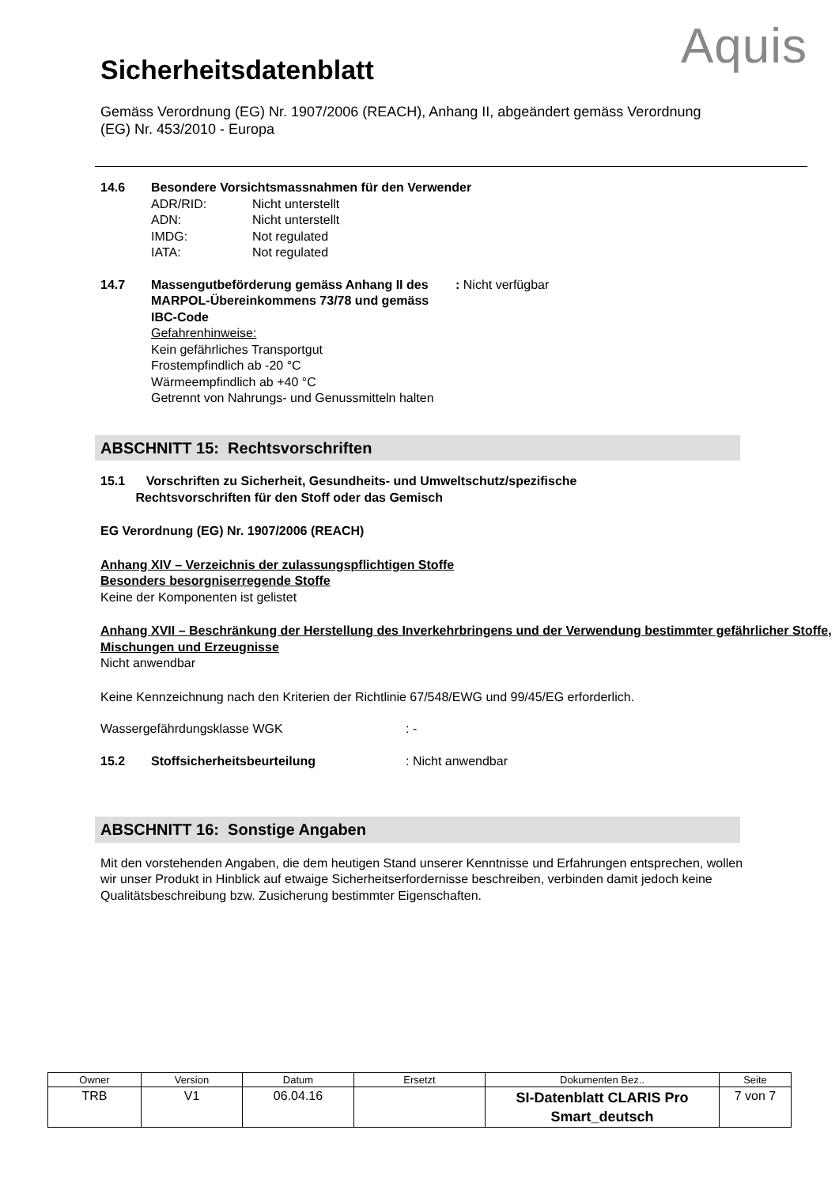Sicherheitsdatenblatt
Aquis
Gemäss Verordnung (EG) Nr. 1907/2006 (REACH), Anhang II, abgeändert gemäss Verordnung (EG) Nr. 453/2010 - Europa
14.6 Besondere Vorsichtsmassnahmen für den Verwender
ADR/RID: Nicht unterstellt
ADN: Nicht unterstellt
IMDG: Not regulated
IATA: Not regulated
14.7 Massengutbeförderung gemäss Anhang II des MARPOL-Übereinkommens 73/78 und gemäss IBC-Code
: Nicht verfügbar
Gefahrenhinweise:
Kein gefährliches Transportgut
Frostempfindlich ab -20 °C
Wärmeempfindlich ab +40 °C
Getrennt von Nahrungs- und Genussmitteln halten
ABSCHNITT 15: Rechtsvorschriften
15.1 Vorschriften zu Sicherheit, Gesundheits- und Umweltschutz/spezifische
Rechtsvorschriften für den Stoff oder das Gemisch
EG Verordnung (EG) Nr. 1907/2006 (REACH)
Anhang XIV – Verzeichnis der zulassungspflichtigen Stoffe
Besonders besorgniserregende Stoffe
Keine der Komponenten ist gelistet
Anhang XVII – Beschränkung der Herstellung des Inverkehrbringens und der Verwendung bestimmter gefährlicher Stoffe, Mischungen und Erzeugnisse
Nicht anwendbar
Keine Kennzeichnung nach den Kriterien der Richtlinie 67/548/EWG und 99/45/EG erforderlich.
Wassergefährdungsklasse WGK : -
15.2 Stoffsicherheitsbeurteilung : Nicht anwendbar
ABSCHNITT 16: Sonstige Angaben
Mit den vorstehenden Angaben, die dem heutigen Stand unserer Kenntnisse und Erfahrungen entsprechen, wollen wir unser Produkt in Hinblick auf etwaige Sicherheitserfordernisse beschreiben, verbinden damit jedoch keine Qualitätsbeschreibung bzw. Zusicherung bestimmter Eigenschaften.
| Owner | Version | Datum | Ersetzt | Dokumenten Bez.. | Seite |
| --- | --- | --- | --- | --- | --- |
| TRB | V1 | 06.04.16 | | SI-Datenblatt CLARIS Pro Smart_deutsch | 7 von 7 |